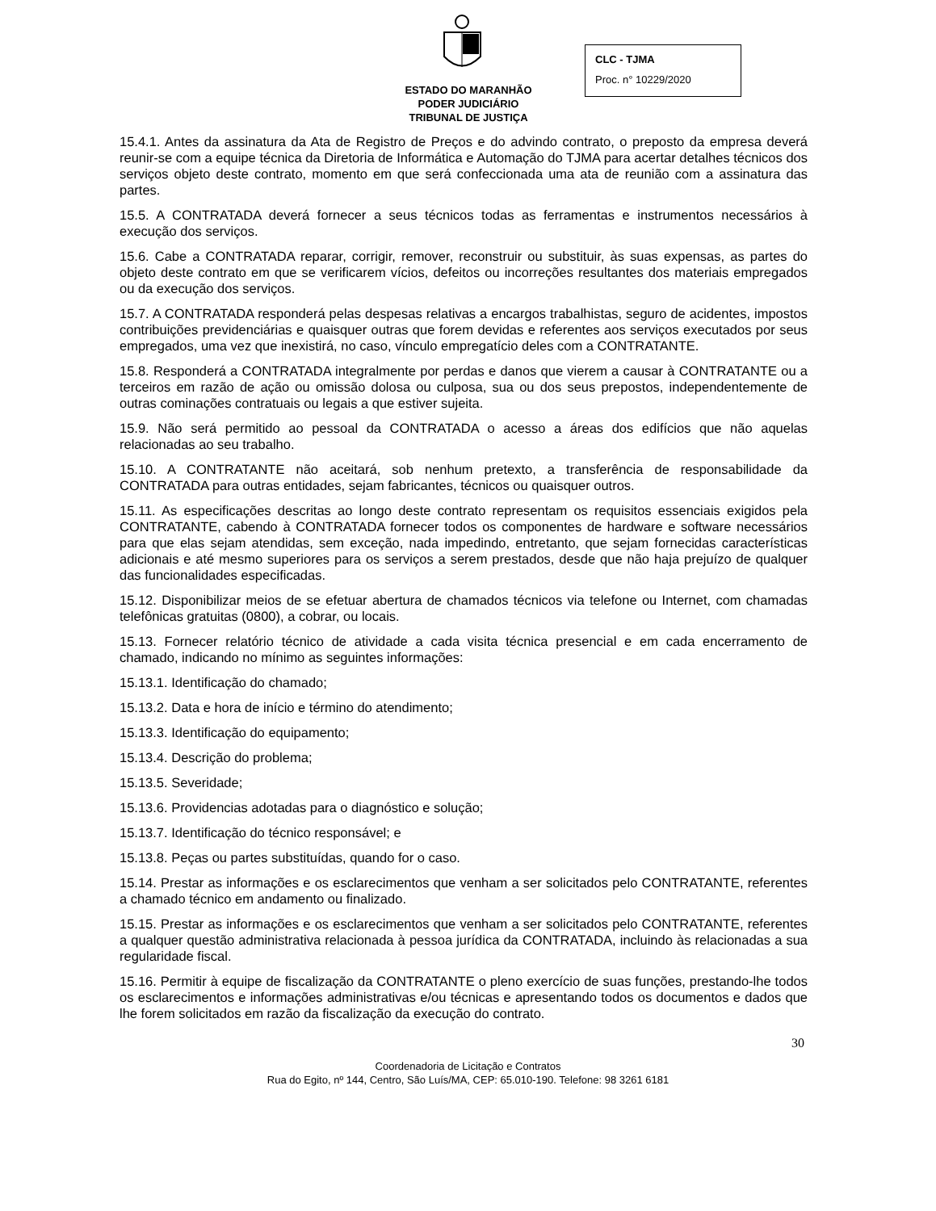ESTADO DO MARANHÃO
PODER JUDICIÁRIO
TRIBUNAL DE JUSTIÇA
CLC - TJMA
Proc. n° 10229/2020
15.4.1. Antes da assinatura da Ata de Registro de Preços e do advindo contrato, o preposto da empresa deverá reunir-se com a equipe técnica da Diretoria de Informática e Automação do TJMA para acertar detalhes técnicos dos serviços objeto deste contrato, momento em que será confeccionada uma ata de reunião com a assinatura das partes.
15.5. A CONTRATADA deverá fornecer a seus técnicos todas as ferramentas e instrumentos necessários à execução dos serviços.
15.6. Cabe a CONTRATADA reparar, corrigir, remover, reconstruir ou substituir, às suas expensas, as partes do objeto deste contrato em que se verificarem vícios, defeitos ou incorreções resultantes dos materiais empregados ou da execução dos serviços.
15.7. A CONTRATADA responderá pelas despesas relativas a encargos trabalhistas, seguro de acidentes, impostos contribuições previdenciárias e quaisquer outras que forem devidas e referentes aos serviços executados por seus empregados, uma vez que inexistirá, no caso, vínculo empregatício deles com a CONTRATANTE.
15.8. Responderá a CONTRATADA integralmente por perdas e danos que vierem a causar à CONTRATANTE ou a terceiros em razão de ação ou omissão dolosa ou culposa, sua ou dos seus prepostos, independentemente de outras cominações contratuais ou legais a que estiver sujeita.
15.9. Não será permitido ao pessoal da CONTRATADA o acesso a áreas dos edifícios que não aquelas relacionadas ao seu trabalho.
15.10. A CONTRATANTE não aceitará, sob nenhum pretexto, a transferência de responsabilidade da CONTRATADA para outras entidades, sejam fabricantes, técnicos ou quaisquer outros.
15.11. As especificações descritas ao longo deste contrato representam os requisitos essenciais exigidos pela CONTRATANTE, cabendo à CONTRATADA fornecer todos os componentes de hardware e software necessários para que elas sejam atendidas, sem exceção, nada impedindo, entretanto, que sejam fornecidas características adicionais e até mesmo superiores para os serviços a serem prestados, desde que não haja prejuízo de qualquer das funcionalidades especificadas.
15.12. Disponibilizar meios de se efetuar abertura de chamados técnicos via telefone ou Internet, com chamadas telefônicas gratuitas (0800), a cobrar, ou locais.
15.13. Fornecer relatório técnico de atividade a cada visita técnica presencial e em cada encerramento de chamado, indicando no mínimo as seguintes informações:
15.13.1. Identificação do chamado;
15.13.2. Data e hora de início e término do atendimento;
15.13.3. Identificação do equipamento;
15.13.4. Descrição do problema;
15.13.5. Severidade;
15.13.6. Providencias adotadas para o diagnóstico e solução;
15.13.7. Identificação do técnico responsável; e
15.13.8. Peças ou partes substituídas, quando for o caso.
15.14. Prestar as informações e os esclarecimentos que venham a ser solicitados pelo CONTRATANTE, referentes a chamado técnico em andamento ou finalizado.
15.15. Prestar as informações e os esclarecimentos que venham a ser solicitados pelo CONTRATANTE, referentes a qualquer questão administrativa relacionada à pessoa jurídica da CONTRATADA, incluindo às relacionadas a sua regularidade fiscal.
15.16. Permitir à equipe de fiscalização da CONTRATANTE o pleno exercício de suas funções, prestando-lhe todos os esclarecimentos e informações administrativas e/ou técnicas e apresentando todos os documentos e dados que lhe forem solicitados em razão da fiscalização da execução do contrato.
30
Coordenadoria de Licitação e Contratos
Rua do Egito, nº 144, Centro, São Luís/MA, CEP: 65.010-190. Telefone: 98 3261 6181